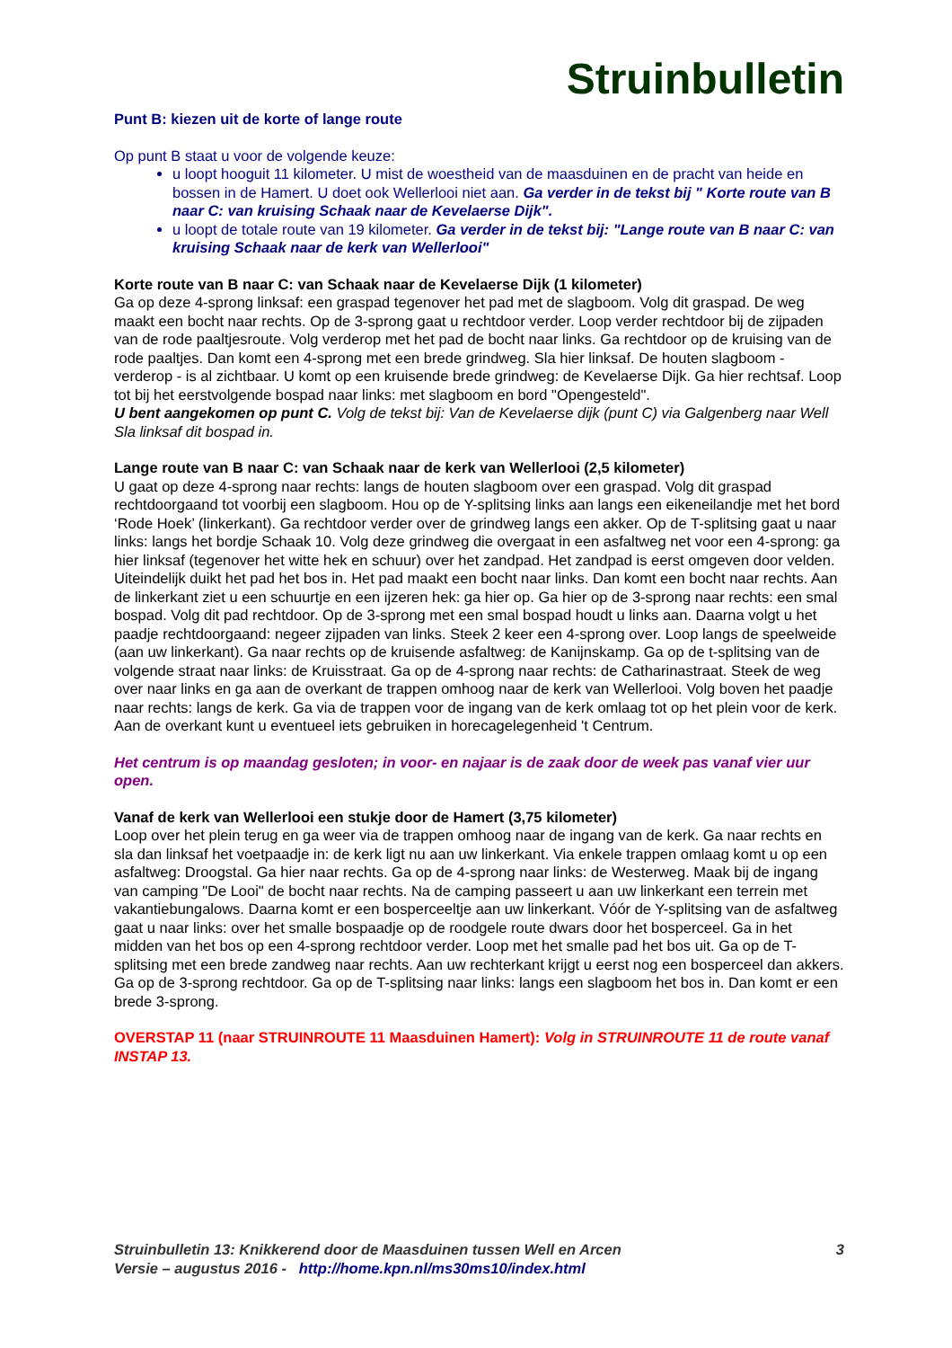Struinbulletin
Punt B: kiezen uit de korte of lange route
Op punt B staat u voor de volgende keuze:
u loopt hooguit 11 kilometer. U mist de woestheid van de maasduinen en de pracht van heide en bossen in de Hamert. U doet ook Wellerlooi niet aan. Ga verder in de tekst bij " Korte route van B naar C: van kruising Schaak naar de Kevelaerse Dijk".
u loopt de totale route van 19 kilometer. Ga verder in de tekst bij: "Lange route van B naar C: van kruising Schaak naar de kerk van Wellerlooi"
Korte route van B naar C: van Schaak naar de Kevelaerse Dijk (1 kilometer)
Ga op deze 4-sprong linksaf: een graspad tegenover het pad met de slagboom. Volg dit graspad. De weg maakt een bocht naar rechts. Op de 3-sprong gaat u rechtdoor verder. Loop verder rechtdoor bij de zijpaden van de rode paaltjesroute. Volg verderop met het pad de bocht naar links. Ga rechtdoor op de kruising van de rode paaltjes. Dan komt een 4-sprong met een brede grindweg. Sla hier linksaf. De houten slagboom - verderop - is al zichtbaar. U komt op een kruisende brede grindweg: de Kevelaerse Dijk. Ga hier rechtsaf. Loop tot bij het eerstvolgende bospad naar links: met slagboom en bord "Opengesteld".
U bent aangekomen op punt C. Volg de tekst bij: Van de Kevelaerse dijk (punt C) via Galgenberg naar Well Sla linksaf dit bospad in.
Lange route van B naar C: van Schaak naar de kerk van Wellerlooi (2,5 kilometer)
U gaat op deze 4-sprong naar rechts: langs de houten slagboom over een graspad. Volg dit graspad rechtdoorgaand tot voorbij een slagboom. Hou op de Y-splitsing links aan langs een eikeneilandje met het bord ‘Rode Hoek’ (linkerkant). Ga rechtdoor verder over de grindweg langs een akker. Op de T-splitsing gaat u naar links: langs het bordje Schaak 10. Volg deze grindweg die overgaat in een asfaltweg net voor een 4-sprong: ga hier linksaf (tegenover het witte hek en schuur) over het zandpad. Het zandpad is eerst omgeven door velden. Uiteindelijk duikt het pad het bos in. Het pad maakt een bocht naar links. Dan komt een bocht naar rechts. Aan de linkerkant ziet u een schuurtje en een ijzeren hek: ga hier op. Ga hier op de 3-sprong naar rechts: een smal bospad. Volg dit pad rechtdoor. Op de 3-sprong met een smal bospad houdt u links aan. Daarna volgt u het paadje rechtdoorgaand: negeer zijpaden van links. Steek 2 keer een 4-sprong over. Loop langs de speelweide (aan uw linkerkant). Ga naar rechts op de kruisende asfaltweg: de Kanijnskamp. Ga op de t-splitsing van de volgende straat naar links: de Kruisstraat. Ga op de 4-sprong naar rechts: de Catharinastraat. Steek de weg over naar links en ga aan de overkant de trappen omhoog naar de kerk van Wellerlooi. Volg boven het paadje naar rechts: langs de kerk. Ga via de trappen voor de ingang van de kerk omlaag tot op het plein voor de kerk. Aan de overkant kunt u eventueel iets gebruiken in horecagelegenheid 't Centrum.
Het centrum is op maandag gesloten; in voor- en najaar is de zaak door de week pas vanaf vier uur open.
Vanaf de kerk van Wellerlooi een stukje door de Hamert (3,75 kilometer)
Loop over het plein terug en ga weer via de trappen omhoog naar de ingang van de kerk. Ga naar rechts en sla dan linksaf het voetpaadje in: de kerk ligt nu aan uw linkerkant. Via enkele trappen omlaag komt u op een asfaltweg: Droogstal. Ga hier naar rechts. Ga op de 4-sprong naar links: de Westerweg. Maak bij de ingang van camping "De Looi" de bocht naar rechts. Na de camping passeert u aan uw linkerkant een terrein met vakantiebungalows. Daarna komt er een bosperceeltje aan uw linkerkant. Vóór de Y-splitsing van de asfaltweg gaat u naar links: over het smalle bospaadje op de roodgele route dwars door het bosperceel. Ga in het midden van het bos op een 4-sprong rechtdoor verder. Loop met het smalle pad het bos uit. Ga op de T-splitsing met een brede zandweg naar rechts. Aan uw rechterkant krijgt u eerst nog een bosperceel dan akkers. Ga op de 3-sprong rechtdoor. Ga op de T-splitsing naar links: langs een slagboom het bos in. Dan komt er een brede 3-sprong.
OVERSTAP 11 (naar STRUINROUTE 11 Maasduinen Hamert): Volg in STRUINROUTE 11 de route vanaf INSTAP 13.
Struinbulletin 13: Knikkerend door de Maasduinen tussen Well en Arcen 3
Versie – augustus 2016 - http://home.kpn.nl/ms30ms10/index.html